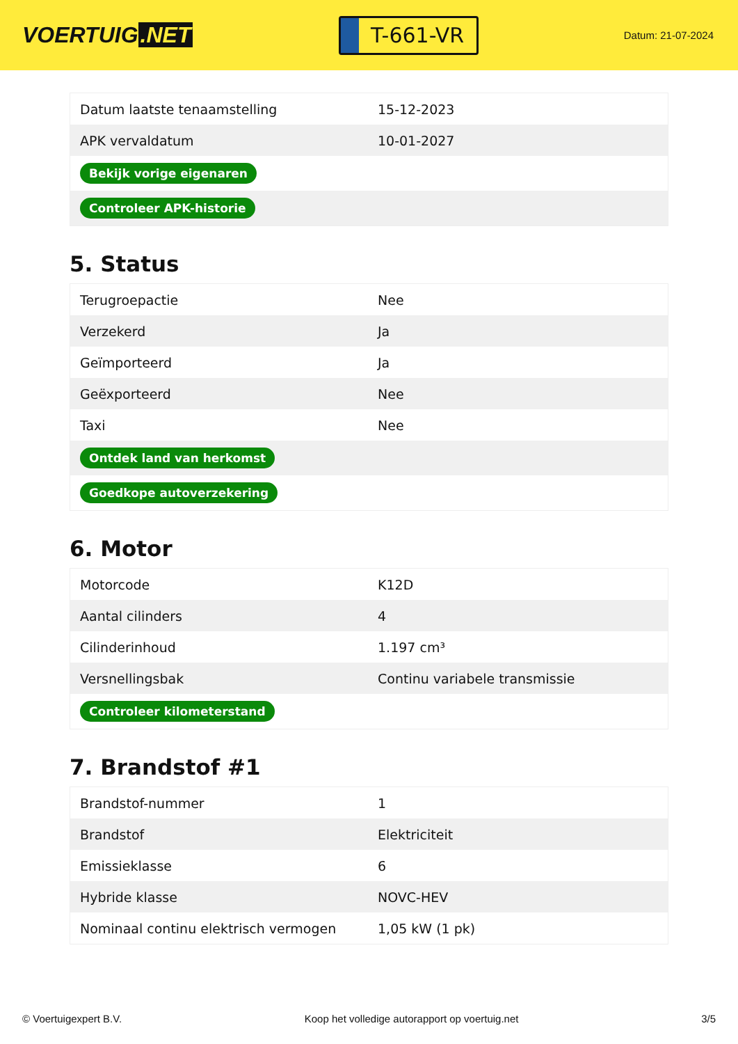VOERTUIG.NET
T-661-VR
Datum: 21-07-2024
| Datum laatste tenaamstelling | 15-12-2023 |
| APK vervaldatum | 10-01-2027 |
| Bekijk vorige eigenaren | |
| Controleer APK-historie | |
5. Status
| Terugroepactie | Nee |
| Verzekerd | Ja |
| Geïmporteerd | Ja |
| Geëxporteerd | Nee |
| Taxi | Nee |
| Ontdek land van herkomst | |
| Goedkope autoverzekering | |
6. Motor
| Motorcode | K12D |
| Aantal cilinders | 4 |
| Cilinderinhoud | 1.197 cm³ |
| Versnellingsbak | Continu variabele transmissie |
| Controleer kilometerstand | |
7. Brandstof #1
| Brandstof-nummer | 1 |
| Brandstof | Elektriciteit |
| Emissieklasse | 6 |
| Hybride klasse | NOVC-HEV |
| Nominaal continu elektrisch vermogen | 1,05 kW (1 pk) |
© Voertuigexpert B.V. Koop het volledige autorapport op voertuig.net 3/5